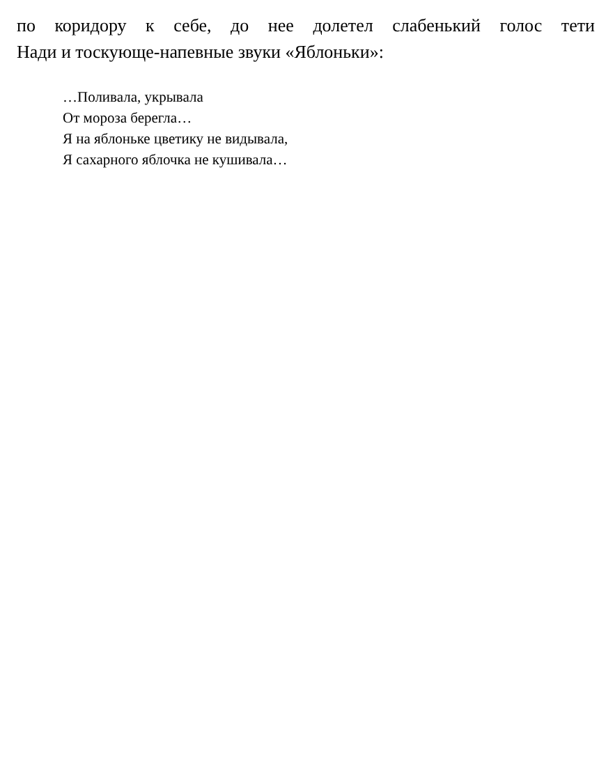по коридору к себе, до нее долетел слабенький голос тети
Нади и тоскующе-напевные звуки «Яблоньки»:
…Поливала, укрывала
От мороза берегла…
Я на яблоньке цветику не видывала,
Я сахарного яблочка не кушивала…